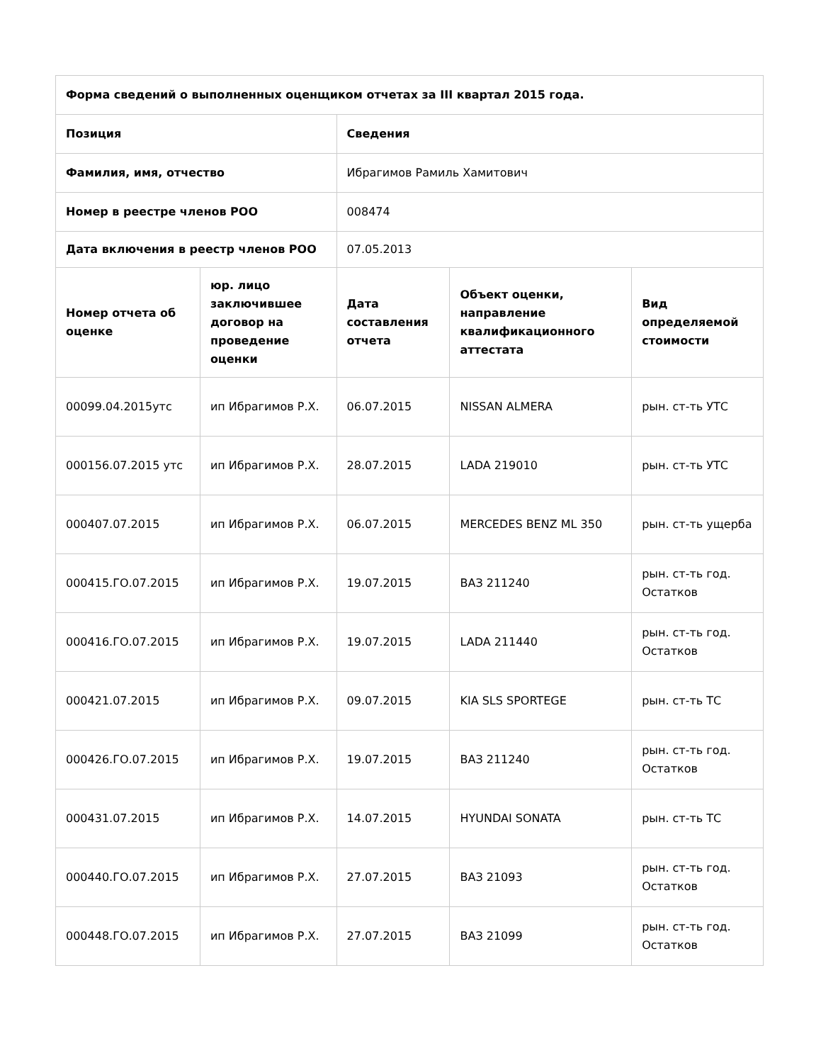| Форма сведений о выполненных оценщиком отчетах за III квартал 2015 года. | | | | |
| --- | --- | --- | --- | --- |
| Позиция | | Сведения | | |
| Фамилия, имя, отчество | | Ибрагимов Рамиль Хамитович | | |
| Номер в реестре членов РОО | | 008474 | | |
| Дата включения в реестр членов РОО | | 07.05.2013 | | |
| Номер отчета об оценке | юр. лицо заключившее договор на проведение оценки | Дата составления отчета | Объект оценки, направление квалификационного аттестата | Вид определяемой стоимости |
| 00099.04.2015утс | ип Ибрагимов Р.Х. | 06.07.2015 | NISSAN ALMERA | рын. ст-ть УТС |
| 000156.07.2015 утс | ип Ибрагимов Р.Х. | 28.07.2015 | LADA 219010 | рын. ст-ть УТС |
| 000407.07.2015 | ип Ибрагимов Р.Х. | 06.07.2015 | MERCEDES BENZ ML 350 | рын. ст-ть ущерба |
| 000415.ГО.07.2015 | ип Ибрагимов Р.Х. | 19.07.2015 | ВАЗ 211240 | рын. ст-ть год. Остатков |
| 000416.ГО.07.2015 | ип Ибрагимов Р.Х. | 19.07.2015 | LADA 211440 | рын. ст-ть год. Остатков |
| 000421.07.2015 | ип Ибрагимов Р.Х. | 09.07.2015 | KIA SLS SPORTEGE | рын. ст-ть ТС |
| 000426.ГО.07.2015 | ип Ибрагимов Р.Х. | 19.07.2015 | ВАЗ 211240 | рын. ст-ть год. Остатков |
| 000431.07.2015 | ип Ибрагимов Р.Х. | 14.07.2015 | HYUNDAI SONATA | рын. ст-ть ТС |
| 000440.ГО.07.2015 | ип Ибрагимов Р.Х. | 27.07.2015 | ВАЗ 21093 | рын. ст-ть год. Остатков |
| 000448.ГО.07.2015 | ип Ибрагимов Р.Х. | 27.07.2015 | ВАЗ 21099 | рын. ст-ть год. Остатков |